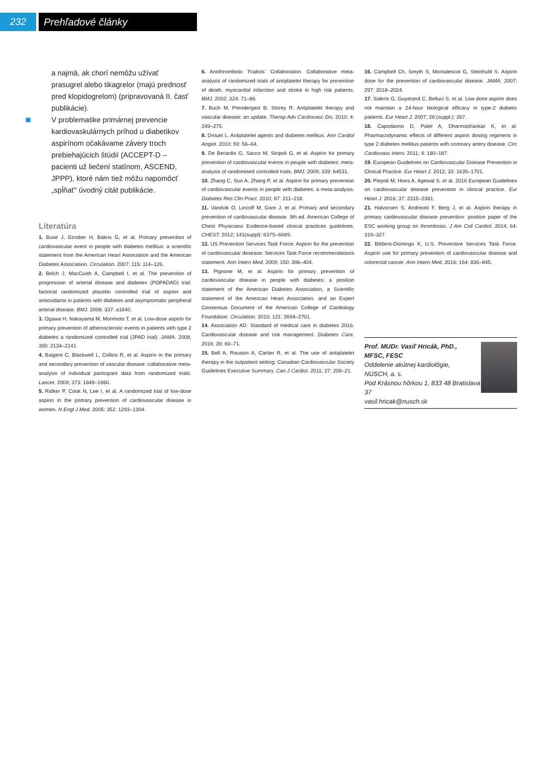232 Prehľadové články
a najmä, ak chorí nemôžu užívať prasugrel alebo tikagrelor (majú prednosť pred klopidogrelom) (pripravovaná II. časť publikácie).
V problematike primárnej prevencie kardiovaskulárnych príhod u diabetikov aspirínom očakávame závery troch prebiehajúcich štúdií (ACCEPT-D – pacienti už liečení statínom, ASCEND, JPPP), ktoré nám tiež môžu napomôcť „spĺňať“ úvodný citát publikácie.
Literatúra
1. Buse J, Ginsber H, Bakris G, et al. Primary prevention of cardiovascular event in people with diabetes mellitus: a scientific statement from the American Heart Association and the American Diabetes Association. Circulation. 2007; 115: 114–126.
2. Belch J, MacCuish A, Campbell I, et al. The prevention of progression of arterial disease and diabetes (POPADAD) trial: factorial randomized placebo controlled trial of aspirin and antioxidants in patients with diabetes and asymptomatic peripheral arterial disease. BMJ. 2008; 337: a1840.
3. Ogawa H, Nakayama M, Morimoto T, et al. Low-dose aspirin for primary prevention of atherosclerotic events in patients with type 2 diabetes a randomized controlled trial (JPAD trial). JAMA. 2008; 300: 2134–2141.
4. Baigent C, Blackwell L, Collins R, et al. Aspirin in the primary and secondary prevention of vascular disease: collaborative meta-analysis of individual participant data from randomized trials. Lancet. 2009; 373: 1849–1860.
5. Ridker P, Cook N, Lee I, et al. A randomized trial of low-dose aspirin in the primary prevention of cardiovascular disease in women. N Engl J Med. 2005; 352: 1293–1304.
6. Antithrombotic Trialists´ Collaboration. Collaborative meta-analysis of randomized trials of antiplatelet therapy for prevention of death, myocardial infarction and stroke in high risk patients. BMJ. 2002; 324: 71–86.
7. Buch M, Prendergast B, Storey R. Antiplatelet therapy and vascular disease: an update. Therap Adv Cardiovasc Dis. 2010; 4: 249–275.
8. Drouet L. Antiplatelet agents and diabetes mellitus. Ann Cardiol Angiol. 2010; 59: 56–64.
9. De Berardis G, Sacco M, Stripoli G, et al. Aspirin for primary prevention of cardiovascular events in peuple with diabetes: meta-analysis of randomised controlled trials. BMJ. 2009; 339: b4531.
10. Zhang C, Sun A, Zhang P, et al. Aspirin for primary prevention of cardiovascular events in people with diabetes: a meta-analysis. Diabetes Res Clin Pract. 2010; 87: 211–218.
11. Vandvik O, Lincoff M, Gore J, et al. Primary and secondary prevention of cardiovascular disease. 9th ed. American College of Chest Physicians Evidence-based clinical practices guidelines. CHEST. 2012; 141(suppl): 637S–668S.
12. US Prevention Services Task Force: Aspirin for the prevention of cardiovascular desease: Services Task Force recommendations statement. Ann Intern Med. 2009; 150: 396–404.
13. Pignone M, et al. Aspirin for primary prevention of cardiovascular disease in people with diabetes: a position statement of the American Diabetes Association, a Scientific statement of the American Heart Association, and an Expert Consensus Document of the American College of Cardiology Foundation. Circulation. 2010; 121: 2694–2701.
14. Association AD. Standard of medical care in diabetes 2016. Cardiovascular disease and risk management. Diabetes Care. 2016; 39: 60–71.
15. Bell A, Roussin A, Cartier R, et al. The use of antiplatelet therapy in the outpatient setting: Canadian Cardiovascular Society Guidelines Executive Summary. Can J Cardiol. 2011; 27: 208–21.
16. Campbell Ch, Smyth S, Montalescot G, Steinhubl S. Aspirin dose for the prevention of cardiovascular disease. JAMA. 2007; 297: 2018–2024.
17. Sideris G, Guyetand C, Belluci S, et al. Low dose aspirin does not maintain a 24-hour biological efficacy in type-2 diabetic patients. Eur Heart J. 2007; 28:(suppl.): 267.
18. Capodanno D, Patel A, Dharmashankar K, et al. Pharmacodynamic effects of different aspirin dosing regimens in type 2 diabetes mellitus patients with coronary artery disease. Circ Cardiovasc interv. 2011; 4: 180–187.
19. European Guidelines on Cardiovascular Disease Prevention in Clinical Practice. Eur Heart J. 2012; 33: 1635–1701.
20. Piepoli M, Hoes A, Agewal S, et al. 2016 European Guidelines on cardiovascular disease prevention in clinical practice. Eur Heart J. 2016; 37: 2315–2381.
21. Halvorsen S, Andreotti F, Berg J, et al. Aspirin therapy in primary cardiovascular disease prevention: position paper of the ESC working group on thrombosis. J Am Coll Cardiol. 2014; 64: 319–327.
22. Bibbins-Domingo K. U.S. Preventive Services Task Force. Aspirin use for primary prevention of cardiovascular disease and colorectal cancer. Ann Intern Med. 2016; 164: 836–845.
Prof. MUDr. Vasiľ Hricák, PhD.,
MFSC, FESC
Oddelenie akútnej kardiológie,
NÚSCH, a. s.
Pod Krásnou hôrkou 1, 833 48 Bratislava 37
vasil.hricak@nusch.sk